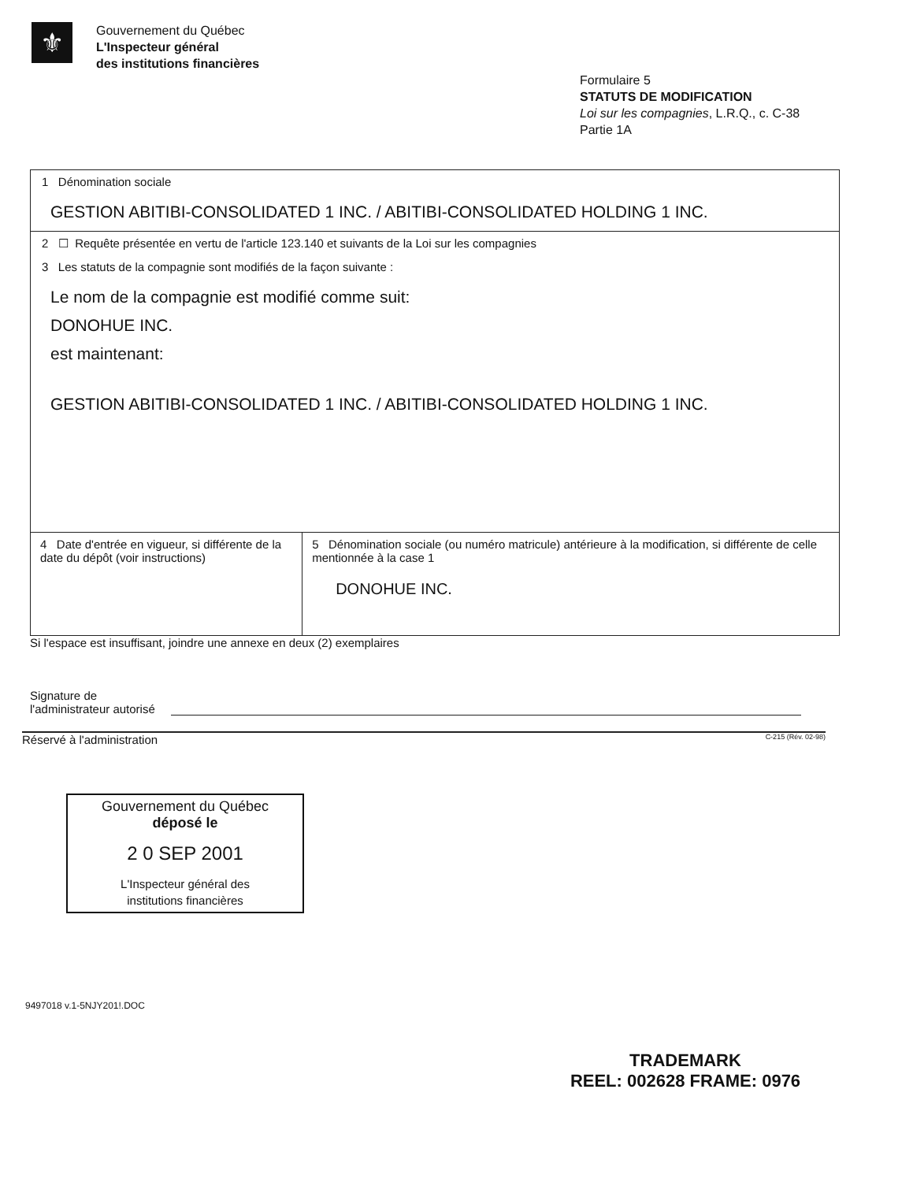⚜
Gouvernement du Québec
L'Inspecteur général
des institutions financières
Formulaire 5
STATUTS DE MODIFICATION
Loi sur les compagnies, L.R.Q., c. C-38
Partie 1A
1 Dénomination sociale
GESTION ABITIBI-CONSOLIDATED 1 INC. / ABITIBI-CONSOLIDATED HOLDING 1 INC.
2 ☐ Requête présentée en vertu de l'article 123.140 et suivants de la Loi sur les compagnies
3 Les statuts de la compagnie sont modifiés de la façon suivante :
Le nom de la compagnie est modifié comme suit:
DONOHUE INC.
est maintenant:
GESTION ABITIBI-CONSOLIDATED 1 INC. / ABITIBI-CONSOLIDATED HOLDING 1 INC.
4 Date d'entrée en vigueur, si différente de la date du dépôt (voir instructions)
5 Dénomination sociale (ou numéro matricule) antérieure à la modification, si différente de celle mentionnée à la case 1
DONOHUE INC.
Si l'espace est insuffisant, joindre une annexe en deux (2) exemplaires
Signature de
l'administrateur autorisé
Réservé à l'administration C-215 (Rév. 02-98)
Gouvernement du Québec
déposé le
2 0 SEP 2001
L'Inspecteur général des
institutions financières
9497018 v.1-5NJY201!.DOC
TRADEMARK
REEL: 002628 FRAME: 0976